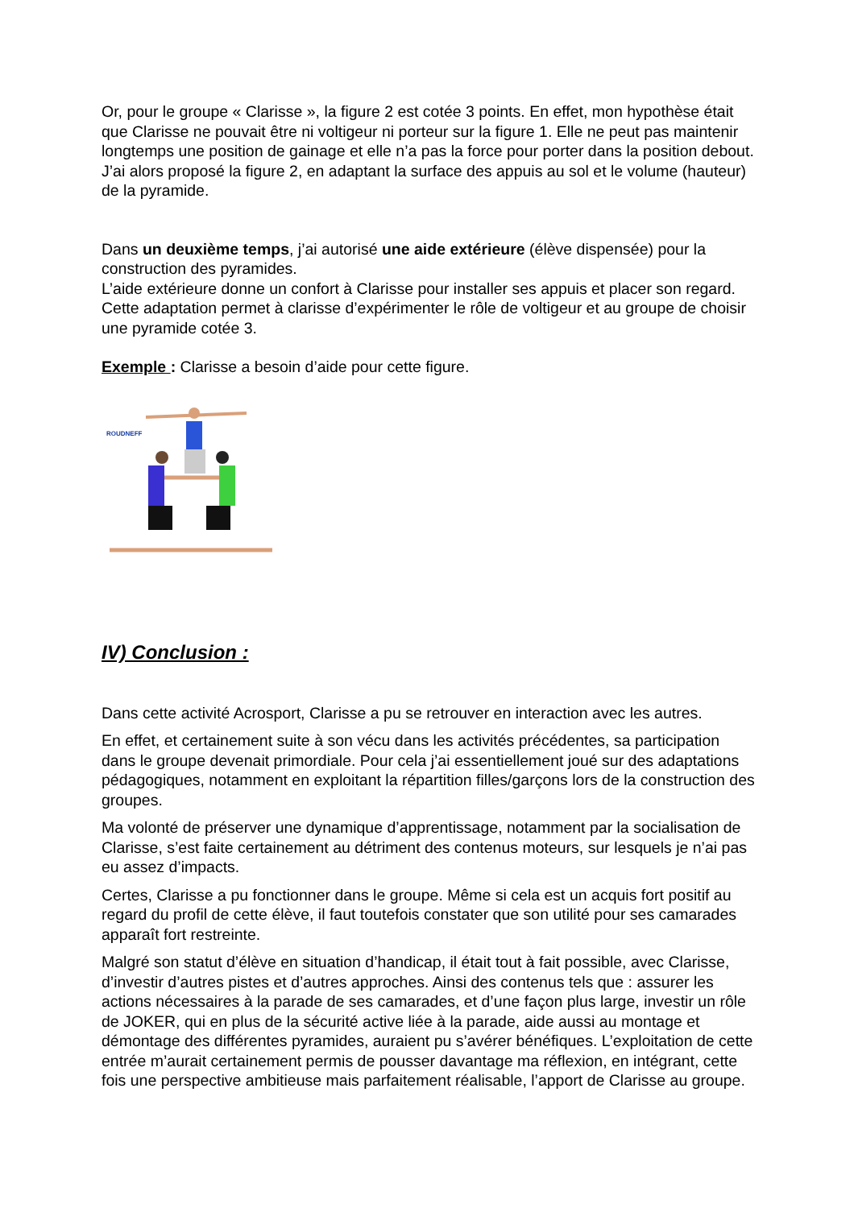Or, pour le groupe « Clarisse », la figure 2 est cotée 3 points. En effet, mon hypothèse était que Clarisse ne pouvait être ni voltigeur ni porteur sur la figure 1. Elle ne peut pas maintenir longtemps une position de gainage et elle n’a pas la force pour porter dans la position debout. J’ai alors proposé la figure 2, en adaptant la surface des appuis au sol et le volume (hauteur) de la pyramide.
Dans un deuxième temps, j’ai autorisé une aide extérieure (élève dispensée) pour la construction des pyramides.
L’aide extérieure donne un confort à Clarisse pour installer ses appuis et placer son regard.
Cette adaptation permet à clarisse d’expérimenter le rôle de voltigeur et au groupe de choisir une pyramide cotée 3.
Exemple : Clarisse a besoin d’aide pour cette figure.
ROUDNEFF
IV) Conclusion :
Dans cette activité Acrosport, Clarisse a pu se retrouver en interaction avec les autres.
En effet, et certainement suite à son vécu dans les activités précédentes, sa participation dans le groupe devenait primordiale. Pour cela j’ai essentiellement joué sur des adaptations pédagogiques, notamment en exploitant la répartition filles/garçons lors de la construction des groupes.
Ma volonté de préserver une dynamique d’apprentissage, notamment par la socialisation de Clarisse, s’est faite certainement au détriment des contenus moteurs, sur lesquels je n’ai pas eu assez d’impacts.
Certes, Clarisse a pu fonctionner dans le groupe. Même si cela est un acquis fort positif au regard du profil de cette élève, il faut toutefois constater que son utilité pour ses camarades apparaît fort restreinte.
Malgré son statut d’élève en situation d’handicap, il était tout à fait possible, avec Clarisse, d’investir d’autres pistes et d’autres approches. Ainsi des contenus tels que : assurer les actions nécessaires à la parade de ses camarades, et d’une façon plus large, investir un rôle de JOKER, qui en plus de la sécurité active liée à la parade, aide aussi au montage et démontage des différentes pyramides, auraient pu s’avérer bénéfiques. L’exploitation de cette entrée m’aurait certainement permis de pousser davantage ma réflexion, en intégrant, cette fois une perspective ambitieuse mais parfaitement réalisable, l’apport de Clarisse au groupe.